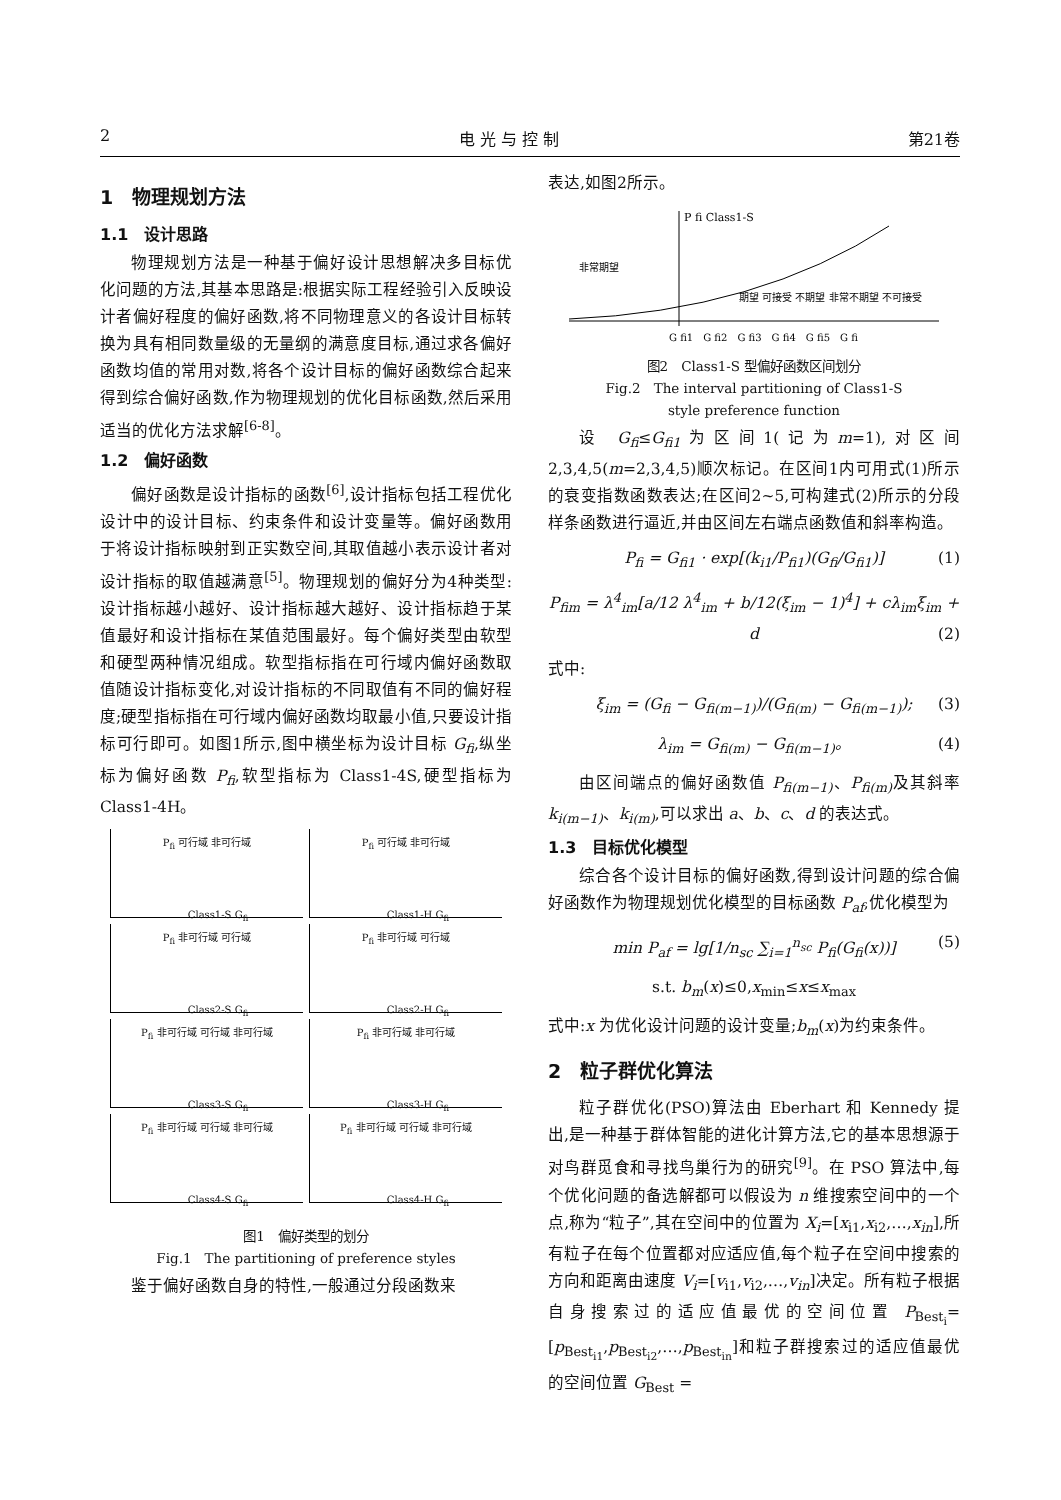2 电 光 与 控 制 第21卷
1　物理规划方法
1.1　设计思路
物理规划方法是一种基于偏好设计思想解决多目标优化问题的方法,其基本思路是:根据实际工程经验引入反映设计者偏好程度的偏好函数,将不同物理意义的各设计目标转换为具有相同数量级的无量纲的满意度目标,通过求各偏好函数均值的常用对数,将各个设计目标的偏好函数综合起来得到综合偏好函数,作为物理规划的优化目标函数,然后采用适当的优化方法求解<sup>[6-8]</sup>。
1.2　偏好函数
偏好函数是设计指标的函数<sup>[6]</sup>,设计指标包括工程优化设计中的设计目标、约束条件和设计变量等。偏好函数用于将设计指标映射到正实数空间,其取值越小表示设计者对设计指标的取值越满意<sup>[5]</sup>。物理规划的偏好分为4种类型:设计指标越小越好、设计指标越大越好、设计指标趋于某值最好和设计指标在某值范围最好。每个偏好类型由软型和硬型两种情况组成。软型指标指在可行域内偏好函数取值随设计指标变化,对设计指标的不同取值有不同的偏好程度;硬型指标指在可行域内偏好函数均取最小值,只要设计指标可行即可。如图1所示,图中横坐标为设计目标 G<sub>fi</sub>,纵坐标为偏好函数 P<sub>fi</sub>,软型指标为 Class1-4S,硬型指标为 Class1-4H。
P<sub>fi</sub> 可行域 非可行域
Class1-S G<sub>fi</sub>
P<sub>fi</sub> 可行域 非可行域
Class1-H G<sub>fi</sub>
P<sub>fi</sub> 非可行域 可行域
Class2-S G<sub>fi</sub>
P<sub>fi</sub> 非可行域 可行域
Class2-H G<sub>fi</sub>
P<sub>fi</sub> 非可行域 可行域 非可行域
Class3-S G<sub>fi</sub>
P<sub>fi</sub> 非可行域 非可行域
Class3-H G<sub>fi</sub>
P<sub>fi</sub> 非可行域 可行域 非可行域
Class4-S G<sub>fi</sub>
P<sub>fi</sub> 非可行域 可行域 非可行域
Class4-H G<sub>fi</sub>
图1　偏好类型的划分
Fig.1　The partitioning of preference styles
鉴于偏好函数自身的特性,一般通过分段函数来
表达,如图2所示。
P fi Class1-S
非常期望
期望 可接受 不期望 非常不期望 不可接受
G fi1　G fi2　G fi3　G fi4　G fi5　G fi
图2　Class1-S 型偏好函数区间划分
Fig.2　The interval partitioning of Class1-S
style preference function
设 G<sub>fi</sub>≤G<sub>fi1</sub>为区间1(记为m=1),对区间2,3,4,5(m=2,3,4,5)顺次标记。在区间1内可用式(1)所示的衰变指数函数表达;在区间2~5,可构建式(2)所示的分段样条函数进行逼近,并由区间左右端点函数值和斜率构造。
P<sub>fi</sub> = G<sub>fi1</sub> · exp[(k<sub>i1</sub>/P<sub>fi1</sub>)(G<sub>fi</sub>/G<sub>fi1</sub>)] (1)
P<sub>fim</sub> = λ<sup>4</sup><sub>im</sub>[a/12 λ<sup>4</sup><sub>im</sub> + b/12(ξ<sub>im</sub> − 1)<sup>4</sup>] + cλ<sub>im</sub>ξ<sub>im</sub> + d (2)
式中:
ξ<sub>im</sub> = (G<sub>fi</sub> − G<sub>fi(m−1)</sub>)/(G<sub>fi(m)</sub> − G<sub>fi(m−1)</sub>); (3)
λ<sub>im</sub> = G<sub>fi(m)</sub> − G<sub>fi(m−1)</sub>。 (4)
由区间端点的偏好函数值 P<sub>fi(m−1)</sub>、P<sub>fi(m)</sub> 及其斜率 k<sub>i(m−1)</sub>、k<sub>i(m)</sub>,可以求出 a、b、c、d 的表达式。
1.3　目标优化模型
综合各个设计目标的偏好函数,得到设计问题的综合偏好函数作为物理规划优化模型的目标函数 P<sub>af</sub>,优化模型为
min P<sub>af</sub> = lg[1/n<sub>sc</sub> ∑<sub>i=1</sub><sup>n<sub>sc</sub></sup> P<sub>fi</sub>(G<sub>fi</sub>(x))] (5)
s.t. b<sub>m</sub>(x)≤0,x<sub>min</sub>≤x≤x<sub>max</sub>
式中:x 为优化设计问题的设计变量;b<sub>m</sub>(x)为约束条件。
2　粒子群优化算法
粒子群优化(PSO)算法由 Eberhart 和 Kennedy 提出,是一种基于群体智能的进化计算方法,它的基本思想源于对鸟群觅食和寻找鸟巢行为的研究<sup>[9]</sup>。在 PSO 算法中,每个优化问题的备选解都可以假设为 n 维搜索空间中的一个点,称为“粒子”,其在空间中的位置为 X<sub>i</sub>=[x<sub>i1</sub>,x<sub>i2</sub>,…,x<sub>in</sub>],所有粒子在每个位置都对应适应值,每个粒子在空间中搜索的方向和距离由速度 V<sub>i</sub>=[v<sub>i1</sub>,v<sub>i2</sub>,…,v<sub>in</sub>]决定。所有粒子根据自身搜索过的适应值最优的空间位置 P<sub>Best<sub>i</sub></sub>=[p<sub>Best<sub>i1</sub></sub>,p<sub>Best<sub>i2</sub></sub>,…,p<sub>Best<sub>in</sub></sub>]和粒子群搜索过的适应值最优的空间位置 G<sub>Best</sub> =